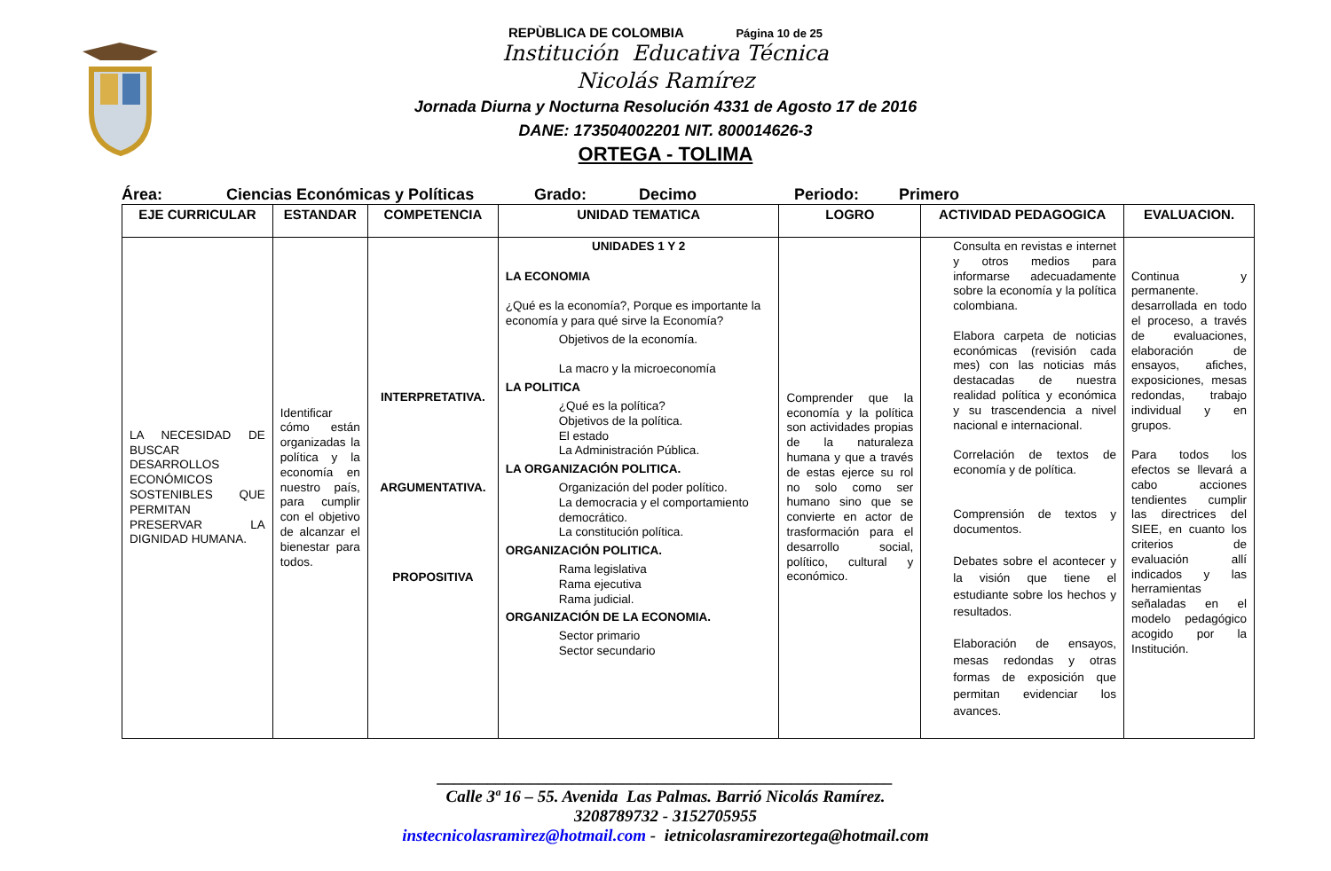REPÙBLICA DE COLOMBIA Página 10 de 25
Institución Educativa Técnica
Nicolás Ramírez
Jornada Diurna y Nocturna Resolución 4331 de Agosto 17 de 2016
DANE: 173504002201 NIT. 800014626-3
ORTEGA - TOLIMA
Área: Ciencias Económicas y Políticas Grado: Decimo Periodo: Primero
| EJE CURRICULAR | ESTANDAR | COMPETENCIA | UNIDAD TEMATICA | LOGRO | ACTIVIDAD PEDAGOGICA | EVALUACION. |
| --- | --- | --- | --- | --- | --- | --- |
| LA NECESIDAD DE BUSCAR DESARROLLOS ECONÓMICOS SOSTENIBLES QUE PERMITAN PRESERVAR LA DIGNIDAD HUMANA. | Identificar cómo están organizadas la política y la economía en nuestro país, para cumplir con el objetivo de alcanzar el bienestar para todos. | INTERPRETATIVA. ARGUMENTATIVA. PROPOSITIVA | UNIDADES 1 Y 2 LA ECONOMIA ¿Qué es la economía?, Porque es importante la economía y para qué sirve la Economía? Objetivos de la economía. La macro y la microeconomía LA POLITICA ¿Qué es la política? Objetivos de la política. El estado La Administración Pública. LA ORGANIZACIÓN POLITICA. Organización del poder político. La democracia y el comportamiento democrático. La constitución política. ORGANIZACIÓN POLITICA. Rama legislativa Rama ejecutiva Rama judicial. ORGANIZACIÓN DE LA ECONOMIA. Sector primario Sector secundario | Comprender que la economía y la política son actividades propias de la naturaleza humana y que a través de estas ejerce su rol no solo como ser humano sino que se convierte en actor de trasformación para el desarrollo social, político, cultural y económico. | Consulta en revistas e internet y otros medios para informarse adecuadamente sobre la economía y la política colombiana. Elabora carpeta de noticias económicas (revisión cada mes) con las noticias más destacadas de nuestra realidad política y económica y su trascendencia a nivel nacional e internacional. Correlación de textos de economía y de política. Comprensión de textos y documentos. Debates sobre el acontecer y la visión que tiene el estudiante sobre los hechos y resultados. Elaboración de ensayos, mesas redondas y otras formas de exposición que permitan evidenciar los avances. | Continua y permanente. desarrollada en todo el proceso, a través de evaluaciones, elaboración de ensayos, afiches, exposiciones, mesas redondas, trabajo individual y en grupos. Para todos los efectos se llevará a cabo acciones tendientes cumplir las directrices del SIEE, en cuanto los criterios de evaluación allí indicados y las herramientas señaladas en el modelo pedagógico acogido por la Institución. |
______________________________________________________
Calle 3ª 16 – 55. Avenida Las Palmas. Barrió Nicolás Ramírez.
3208789732 - 3152705955
instecnicolasramìrez@hotmail.com - ietnicolasramirezortega@hotmail.com